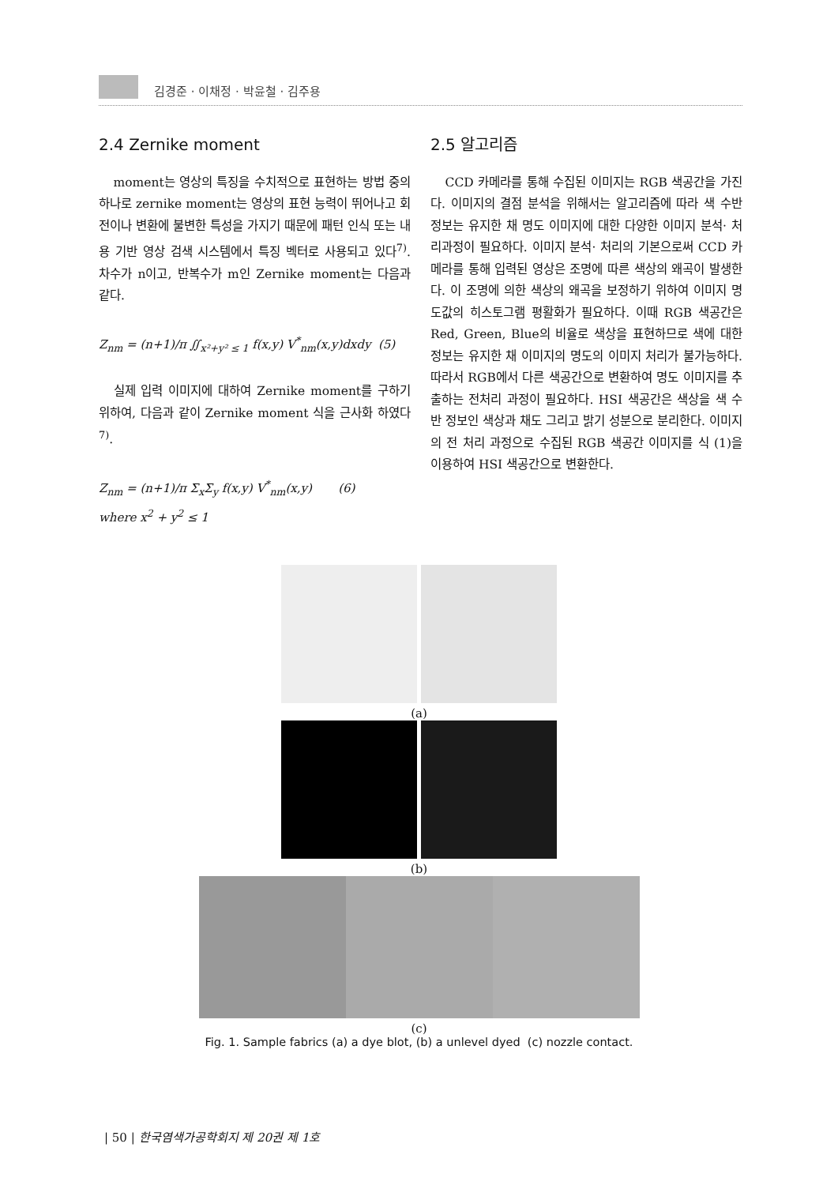김경준 · 이채정 · 박윤철 · 김주용
2.4 Zernike moment
moment는 영상의 특징을 수치적으로 표현하는 방법 중의 하나로 zernike moment는 영상의 표현 능력이 뛰어나고 회전이나 변환에 불변한 특성을 가지기 때문에 패턴 인식 또는 내용 기반 영상 검색 시스템에서 특징 벡터로 사용되고 있다<sup>7)</sup>. 차수가 n이고, 반복수가 m인 Zernike moment는 다음과 같다.
Z<sub>nm</sub> = (n+1)/π ∬<sub>x²+y² ≤ 1</sub> f(x,y) V<sup>*</sup><sub>nm</sub>(x,y)dxdy (5)
실제 입력 이미지에 대하여 Zernike moment를 구하기 위하여, 다음과 같이 Zernike moment 식을 근사화 하였다<sup>7)</sup>.
Z<sub>nm</sub> = (n+1)/π Σ<sub>x</sub>Σ<sub>y</sub> f(x,y) V<sup>*</sup><sub>nm</sub>(x,y) (6)
where x<sup>2</sup> + y<sup>2</sup> ≤ 1
2.5 알고리즘
CCD 카메라를 통해 수집된 이미지는 RGB 색공간을 가진다. 이미지의 결점 분석을 위해서는 알고리즘에 따라 색 수반 정보는 유지한 채 명도 이미지에 대한 다양한 이미지 분석· 처리과정이 필요하다. 이미지 분석· 처리의 기본으로써 CCD 카메라를 통해 입력된 영상은 조명에 따른 색상의 왜곡이 발생한다. 이 조명에 의한 색상의 왜곡을 보정하기 위하여 이미지 명도값의 히스토그램 평활화가 필요하다. 이때 RGB 색공간은 Red, Green, Blue의 비율로 색상을 표현하므로 색에 대한 정보는 유지한 채 이미지의 명도의 이미지 처리가 불가능하다. 따라서 RGB에서 다른 색공간으로 변환하여 명도 이미지를 추출하는 전처리 과정이 필요하다. HSI 색공간은 색상을 색 수반 정보인 색상과 채도 그리고 밝기 성분으로 분리한다. 이미지의 전 처리 과정으로 수집된 RGB 색공간 이미지를 식 (1)을 이용하여 HSI 색공간으로 변환한다.
(a)
(b)
(c)
Fig. 1. Sample fabrics (a) a dye blot, (b) a unlevel dyed (c) nozzle contact.
| 50 | 한국염색가공학회지 제 20권 제 1호